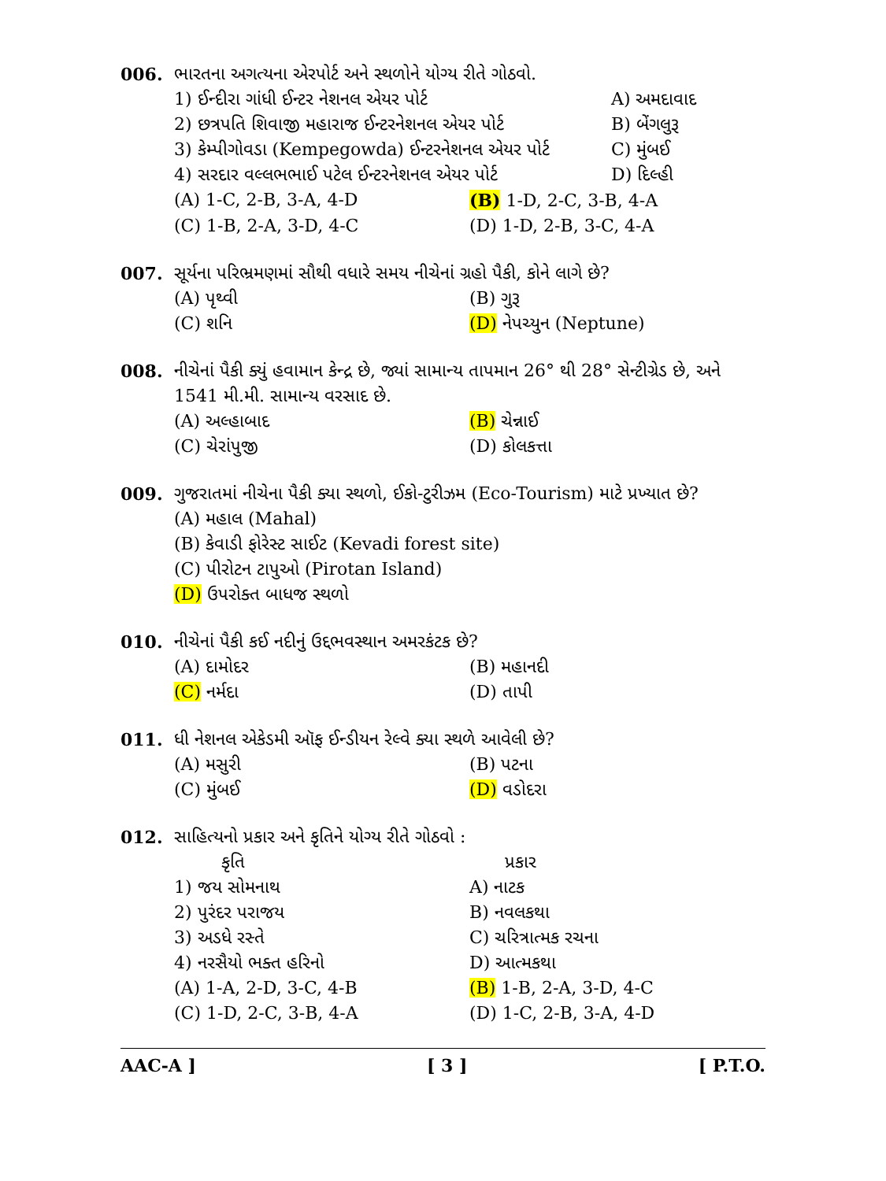006. ભારતના અગત્યના એરપોર્ટ અને સ્થળોને યોગ્ય રીતે ગોઠવો.
1) ઈન્દીરા ગાંધી ઈન્ટર નેશનલ એયર પોર્ટ A) અમદાવાદ
2) છત્રપતિ શિવાજી મહારાજ ઈન્ટરનેશનલ એયર પોર્ટ B) બેંગલુરૂ
3) કેમ્પીગોવડા (Kempegowda) ઈન્ટરનેશનલ એયર પોર્ટ C) મુંબઈ
4) સરદાર વલ્લભભાઈ પટેલ ઈન્ટરનેશનલ એયર પોર્ટ D) દિલ્હી
(A) 1-C, 2-B, 3-A, 4-D (B) 1-D, 2-C, 3-B, 4-A
(C) 1-B, 2-A, 3-D, 4-C (D) 1-D, 2-B, 3-C, 4-A
007. સૂર્યના પરિભ્રમણમાં સૌથી વધારે સમય નીચેનાં ગ્રહો પૈકી, કોને લાગે છે?
(A) પૃથ્વી (B) ગુરૂ
(C) શનિ (D) નેપચ્યુન (Neptune)
008. નીચેનાં પૈકી ક્યું હવામાન કેન્દ્ર છે, જ્યાં સામાન્ય તાપમાન 26° થી 28° સેન્ટીગ્રેડ છે, અને 1541 મી.મી. સામાન્ય વરસાદ છે.
(A) અલ્હાબાદ (B) ચેન્નાઈ
(C) ચેરાંપુજી (D) કોલકત્તા
009. ગુજરાતમાં નીચેના પૈકી ક્યા સ્થળો, ઈકો-ટુરીઝમ (Eco-Tourism) માટે પ્રખ્યાત છે?
(A) મહાલ (Mahal)
(B) કેવાડી ફોરેસ્ટ સાઈટ (Kevadi forest site)
(C) પીરોટન ટાપુઓ (Pirotan Island)
(D) ઉપરોક્ત બાધજ સ્થળો
010. નીચેનાં પૈકી કઈ નદીનું ઉદ્દભવસ્થાન અમરકંટક છે?
(A) દામોદર (B) મહાનદી
(C) નર્મદા (D) તાપી
011. ધી નેશનલ એકેડમી ઑફ ઈન્ડીયન રેલ્વે ક્યા સ્થળે આવેલી છે?
(A) મસુરી (B) પટના
(C) મુંબઈ (D) વડોદરા
012. સાહિત્યનો પ્રકાર અને કૃતિને યોગ્ય રીતે ગોઠવો :
કૃતિ પ્રકાર
1) જય સોમનાથ A) નાટક
2) પુરંદર પરાજય B) નવલકથા
3) અડધે રસ્તે C) ચરિત્રાત્મક રચના
4) નરસૈયો ભક્ત હરિનો D) આત્મકથા
(A) 1-A, 2-D, 3-C, 4-B (B) 1-B, 2-A, 3-D, 4-C
(C) 1-D, 2-C, 3-B, 4-A (D) 1-C, 2-B, 3-A, 4-D
AAC-A ] [ 3 ] [ P.T.O.